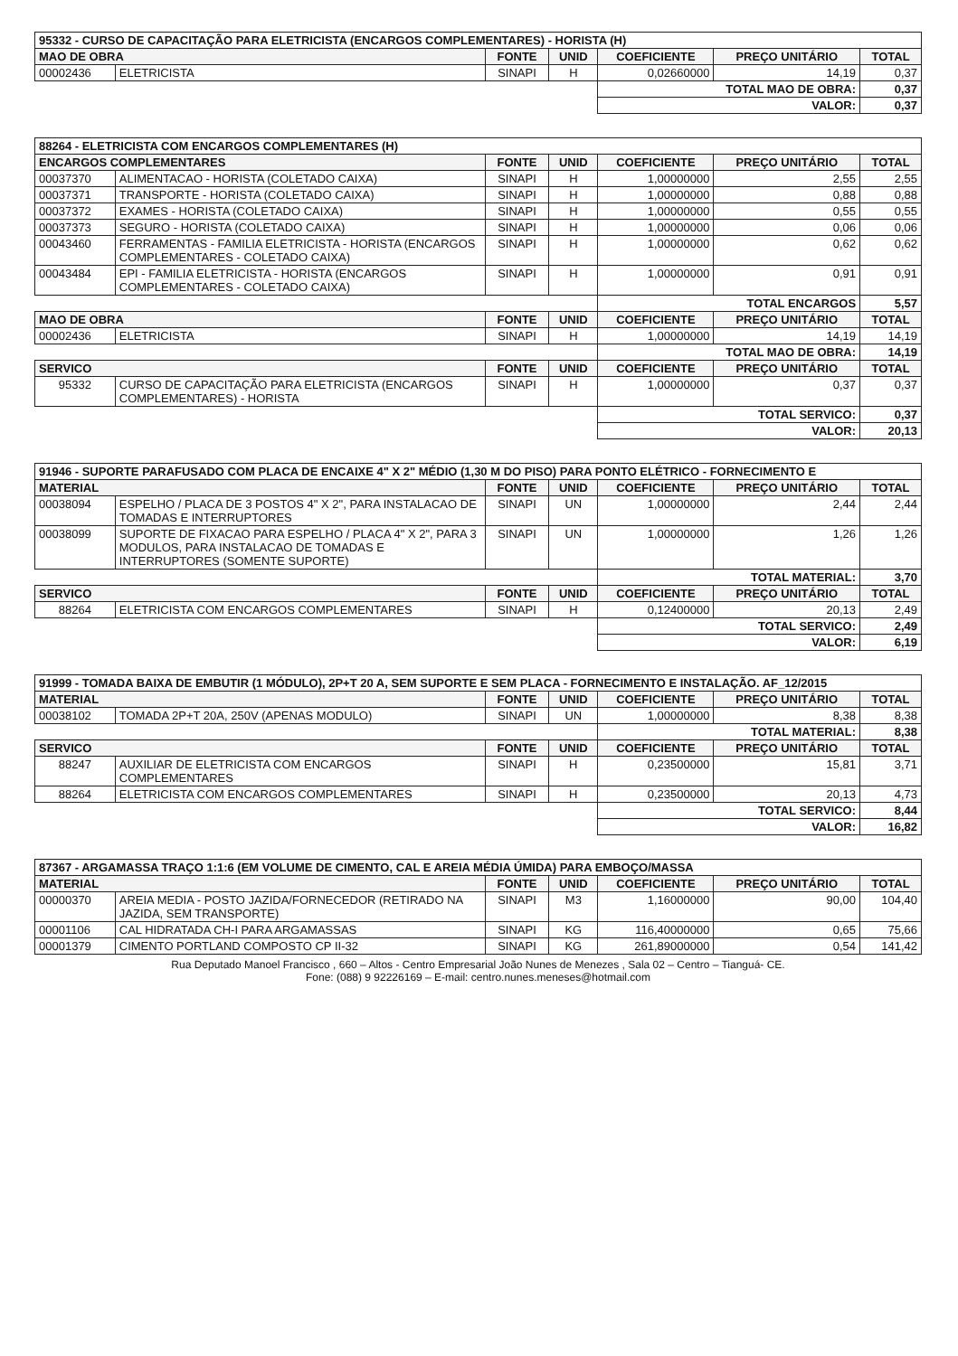| 95332 - CURSO DE CAPACITAÇÃO PARA ELETRICISTA (ENCARGOS COMPLEMENTARES) - HORISTA (H) | | | | | | |
| MAO DE OBRA | | FONTE | UNID | COEFICIENTE | PREÇO UNITÁRIO | TOTAL |
| 00002436 | ELETRICISTA | SINAPI | H | 0,02660000 | 14,19 | 0,37 |
| | | | | TOTAL MAO DE OBRA: | | 0,37 |
| | | | | VALOR: | | 0,37 |
| 88264 - ELETRICISTA COM ENCARGOS COMPLEMENTARES (H) | | | | | | |
| ENCARGOS COMPLEMENTARES | | FONTE | UNID | COEFICIENTE | PREÇO UNITÁRIO | TOTAL |
| 00037370 | ALIMENTACAO - HORISTA (COLETADO CAIXA) | SINAPI | H | 1,00000000 | 2,55 | 2,55 |
| 00037371 | TRANSPORTE - HORISTA (COLETADO CAIXA) | SINAPI | H | 1,00000000 | 0,88 | 0,88 |
| 00037372 | EXAMES - HORISTA (COLETADO CAIXA) | SINAPI | H | 1,00000000 | 0,55 | 0,55 |
| 00037373 | SEGURO - HORISTA (COLETADO CAIXA) | SINAPI | H | 1,00000000 | 0,06 | 0,06 |
| 00043460 | FERRAMENTAS - FAMILIA ELETRICISTA - HORISTA (ENCARGOS COMPLEMENTARES - COLETADO CAIXA) | SINAPI | H | 1,00000000 | 0,62 | 0,62 |
| 00043484 | EPI - FAMILIA ELETRICISTA - HORISTA (ENCARGOS COMPLEMENTARES - COLETADO CAIXA) | SINAPI | H | 1,00000000 | 0,91 | 0,91 |
| | | | | TOTAL ENCARGOS | | 5,57 |
| MAO DE OBRA | | FONTE | UNID | COEFICIENTE | PREÇO UNITÁRIO | TOTAL |
| 00002436 | ELETRICISTA | SINAPI | H | 1,00000000 | 14,19 | 14,19 |
| | | | | TOTAL MAO DE OBRA: | | 14,19 |
| SERVICO | | FONTE | UNID | COEFICIENTE | PREÇO UNITÁRIO | TOTAL |
| 95332 | CURSO DE CAPACITAÇÃO PARA ELETRICISTA (ENCARGOS COMPLEMENTARES) - HORISTA | SINAPI | H | 1,00000000 | 0,37 | 0,37 |
| | | | | TOTAL SERVICO: | | 0,37 |
| | | | | VALOR: | | 20,13 |
| 91946 - SUPORTE PARAFUSADO COM PLACA DE ENCAIXE 4" X 2" MÉDIO (1,30 M DO PISO) PARA PONTO ELÉTRICO - FORNECIMENTO E | | | | | | |
| MATERIAL | | FONTE | UNID | COEFICIENTE | PREÇO UNITÁRIO | TOTAL |
| 00038094 | ESPELHO / PLACA DE 3 POSTOS 4" X 2", PARA INSTALACAO DE TOMADAS E INTERRUPTORES | SINAPI | UN | 1,00000000 | 2,44 | 2,44 |
| 00038099 | SUPORTE DE FIXACAO PARA ESPELHO / PLACA 4" X 2", PARA 3 MODULOS, PARA INSTALACAO DE TOMADAS E INTERRUPTORES (SOMENTE SUPORTE) | SINAPI | UN | 1,00000000 | 1,26 | 1,26 |
| | | | | TOTAL MATERIAL: | | 3,70 |
| SERVICO | | FONTE | UNID | COEFICIENTE | PREÇO UNITÁRIO | TOTAL |
| 88264 | ELETRICISTA COM ENCARGOS COMPLEMENTARES | SINAPI | H | 0,12400000 | 20,13 | 2,49 |
| | | | | TOTAL SERVICO: | | 2,49 |
| | | | | VALOR: | | 6,19 |
| 91999 - TOMADA BAIXA DE EMBUTIR (1 MÓDULO), 2P+T 20 A, SEM SUPORTE E SEM PLACA - FORNECIMENTO E INSTALAÇÃO. AF_12/2015 | | | | | | |
| MATERIAL | | FONTE | UNID | COEFICIENTE | PREÇO UNITÁRIO | TOTAL |
| 00038102 | TOMADA 2P+T 20A, 250V (APENAS MODULO) | SINAPI | UN | 1,00000000 | 8,38 | 8,38 |
| | | | | TOTAL MATERIAL: | | 8,38 |
| SERVICO | | FONTE | UNID | COEFICIENTE | PREÇO UNITÁRIO | TOTAL |
| 88247 | AUXILIAR DE ELETRICISTA COM ENCARGOS COMPLEMENTARES | SINAPI | H | 0,23500000 | 15,81 | 3,71 |
| 88264 | ELETRICISTA COM ENCARGOS COMPLEMENTARES | SINAPI | H | 0,23500000 | 20,13 | 4,73 |
| | | | | TOTAL SERVICO: | | 8,44 |
| | | | | VALOR: | | 16,82 |
| 87367 - ARGAMASSA TRAÇO 1:1:6 (EM VOLUME DE CIMENTO, CAL E AREIA MÉDIA ÚMIDA) PARA EMBOÇO/MASSA | | | | | | |
| MATERIAL | | FONTE | UNID | COEFICIENTE | PREÇO UNITÁRIO | TOTAL |
| 00000370 | AREIA MEDIA - POSTO JAZIDA/FORNECEDOR (RETIRADO NA JAZIDA, SEM TRANSPORTE) | SINAPI | M3 | 1,16000000 | 90,00 | 104,40 |
| 00001106 | CAL HIDRATADA CH-I PARA ARGAMASSAS | SINAPI | KG | 116,40000000 | 0,65 | 75,66 |
| 00001379 | CIMENTO PORTLAND COMPOSTO CP II-32 | SINAPI | KG | 261,89000000 | 0,54 | 141,42 |
Rua Deputado Manoel Francisco , 660 – Altos - Centro Empresarial João Nunes de Menezes , Sala 02 – Centro – Tianguá- CE.
Fone: (088) 9 92226169 – E-mail: centro.nunes.meneses@hotmail.com